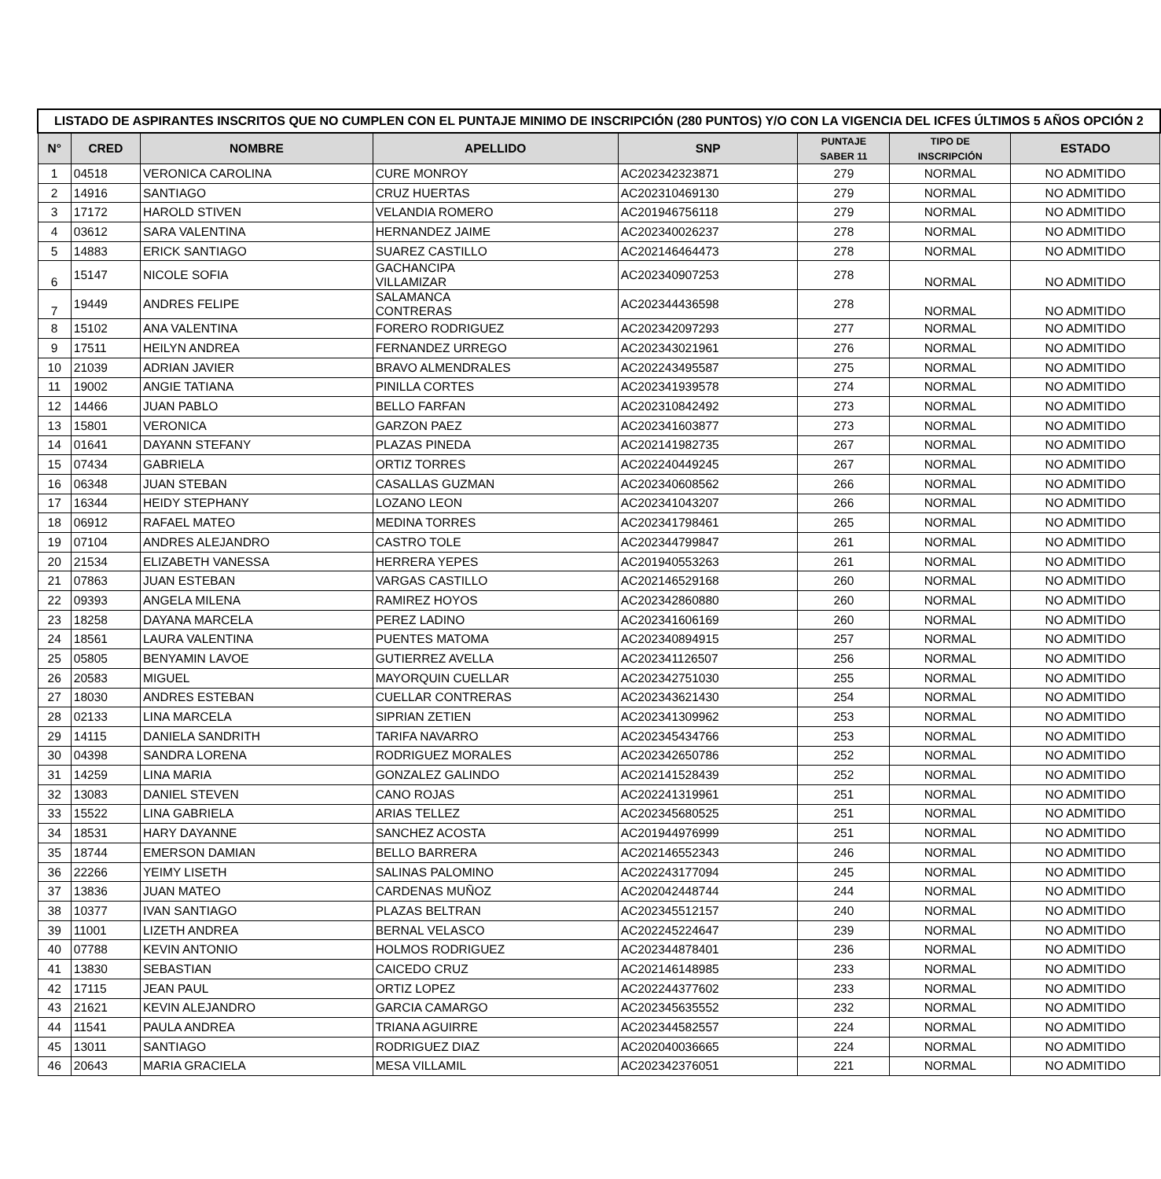| LISTADO DE ASPIRANTES INSCRITOS QUE NO CUMPLEN CON EL PUNTAJE MINIMO DE INSCRIPCIÓN (280 PUNTOS) Y/O CON LA VIGENCIA DEL ICFES ÚLTIMOS 5 AÑOS OPCIÓN 2 | | | | | | | |
| --- | --- | --- | --- | --- | --- | --- | --- |
| N° | CRED | NOMBRE | APELLIDO | SNP | PUNTAJE SABER 11 | TIPO DE INSCRIPCIÓN | ESTADO |
| 1 | 04518 | VERONICA CAROLINA | CURE MONROY | AC202342323871 | 279 | NORMAL | NO ADMITIDO |
| 2 | 14916 | SANTIAGO | CRUZ HUERTAS | AC202310469130 | 279 | NORMAL | NO ADMITIDO |
| 3 | 17172 | HAROLD STIVEN | VELANDIA ROMERO | AC201946756118 | 279 | NORMAL | NO ADMITIDO |
| 4 | 03612 | SARA VALENTINA | HERNANDEZ JAIME | AC202340026237 | 278 | NORMAL | NO ADMITIDO |
| 5 | 14883 | ERICK SANTIAGO | SUAREZ CASTILLO | AC202146464473 | 278 | NORMAL | NO ADMITIDO |
| 6 | 15147 | NICOLE SOFIA | GACHANCIPA VILLAMIZAR | AC202340907253 | 278 | NORMAL | NO ADMITIDO |
| 7 | 19449 | ANDRES FELIPE | SALAMANCA CONTRERAS | AC202344436598 | 278 | NORMAL | NO ADMITIDO |
| 8 | 15102 | ANA VALENTINA | FORERO RODRIGUEZ | AC202342097293 | 277 | NORMAL | NO ADMITIDO |
| 9 | 17511 | HEILYN ANDREA | FERNANDEZ URREGO | AC202343021961 | 276 | NORMAL | NO ADMITIDO |
| 10 | 21039 | ADRIAN JAVIER | BRAVO ALMENDRALES | AC202243495587 | 275 | NORMAL | NO ADMITIDO |
| 11 | 19002 | ANGIE TATIANA | PINILLA CORTES | AC202341939578 | 274 | NORMAL | NO ADMITIDO |
| 12 | 14466 | JUAN PABLO | BELLO FARFAN | AC202310842492 | 273 | NORMAL | NO ADMITIDO |
| 13 | 15801 | VERONICA | GARZON PAEZ | AC202341603877 | 273 | NORMAL | NO ADMITIDO |
| 14 | 01641 | DAYANN STEFANY | PLAZAS PINEDA | AC202141982735 | 267 | NORMAL | NO ADMITIDO |
| 15 | 07434 | GABRIELA | ORTIZ TORRES | AC202240449245 | 267 | NORMAL | NO ADMITIDO |
| 16 | 06348 | JUAN STEBAN | CASALLAS GUZMAN | AC202340608562 | 266 | NORMAL | NO ADMITIDO |
| 17 | 16344 | HEIDY STEPHANY | LOZANO LEON | AC202341043207 | 266 | NORMAL | NO ADMITIDO |
| 18 | 06912 | RAFAEL MATEO | MEDINA TORRES | AC202341798461 | 265 | NORMAL | NO ADMITIDO |
| 19 | 07104 | ANDRES ALEJANDRO | CASTRO TOLE | AC202344799847 | 261 | NORMAL | NO ADMITIDO |
| 20 | 21534 | ELIZABETH VANESSA | HERRERA YEPES | AC201940553263 | 261 | NORMAL | NO ADMITIDO |
| 21 | 07863 | JUAN ESTEBAN | VARGAS CASTILLO | AC202146529168 | 260 | NORMAL | NO ADMITIDO |
| 22 | 09393 | ANGELA MILENA | RAMIREZ HOYOS | AC202342860880 | 260 | NORMAL | NO ADMITIDO |
| 23 | 18258 | DAYANA MARCELA | PEREZ LADINO | AC202341606169 | 260 | NORMAL | NO ADMITIDO |
| 24 | 18561 | LAURA VALENTINA | PUENTES MATOMA | AC202340894915 | 257 | NORMAL | NO ADMITIDO |
| 25 | 05805 | BENYAMIN LAVOE | GUTIERREZ AVELLA | AC202341126507 | 256 | NORMAL | NO ADMITIDO |
| 26 | 20583 | MIGUEL | MAYORQUIN CUELLAR | AC202342751030 | 255 | NORMAL | NO ADMITIDO |
| 27 | 18030 | ANDRES ESTEBAN | CUELLAR CONTRERAS | AC202343621430 | 254 | NORMAL | NO ADMITIDO |
| 28 | 02133 | LINA MARCELA | SIPRIAN ZETIEN | AC202341309962 | 253 | NORMAL | NO ADMITIDO |
| 29 | 14115 | DANIELA SANDRITH | TARIFA NAVARRO | AC202345434766 | 253 | NORMAL | NO ADMITIDO |
| 30 | 04398 | SANDRA LORENA | RODRIGUEZ MORALES | AC202342650786 | 252 | NORMAL | NO ADMITIDO |
| 31 | 14259 | LINA MARIA | GONZALEZ GALINDO | AC202141528439 | 252 | NORMAL | NO ADMITIDO |
| 32 | 13083 | DANIEL STEVEN | CANO ROJAS | AC202241319961 | 251 | NORMAL | NO ADMITIDO |
| 33 | 15522 | LINA GABRIELA | ARIAS TELLEZ | AC202345680525 | 251 | NORMAL | NO ADMITIDO |
| 34 | 18531 | HARY DAYANNE | SANCHEZ ACOSTA | AC201944976999 | 251 | NORMAL | NO ADMITIDO |
| 35 | 18744 | EMERSON DAMIAN | BELLO BARRERA | AC202146552343 | 246 | NORMAL | NO ADMITIDO |
| 36 | 22266 | YEIMY LISETH | SALINAS PALOMINO | AC202243177094 | 245 | NORMAL | NO ADMITIDO |
| 37 | 13836 | JUAN MATEO | CARDENAS MUÑOZ | AC202042448744 | 244 | NORMAL | NO ADMITIDO |
| 38 | 10377 | IVAN SANTIAGO | PLAZAS BELTRAN | AC202345512157 | 240 | NORMAL | NO ADMITIDO |
| 39 | 11001 | LIZETH ANDREA | BERNAL VELASCO | AC202245224647 | 239 | NORMAL | NO ADMITIDO |
| 40 | 07788 | KEVIN ANTONIO | HOLMOS RODRIGUEZ | AC202344878401 | 236 | NORMAL | NO ADMITIDO |
| 41 | 13830 | SEBASTIAN | CAICEDO CRUZ | AC202146148985 | 233 | NORMAL | NO ADMITIDO |
| 42 | 17115 | JEAN PAUL | ORTIZ LOPEZ | AC202244377602 | 233 | NORMAL | NO ADMITIDO |
| 43 | 21621 | KEVIN ALEJANDRO | GARCIA CAMARGO | AC202345635552 | 232 | NORMAL | NO ADMITIDO |
| 44 | 11541 | PAULA ANDREA | TRIANA AGUIRRE | AC202344582557 | 224 | NORMAL | NO ADMITIDO |
| 45 | 13011 | SANTIAGO | RODRIGUEZ DIAZ | AC202040036665 | 224 | NORMAL | NO ADMITIDO |
| 46 | 20643 | MARIA GRACIELA | MESA VILLAMIL | AC202342376051 | 221 | NORMAL | NO ADMITIDO |